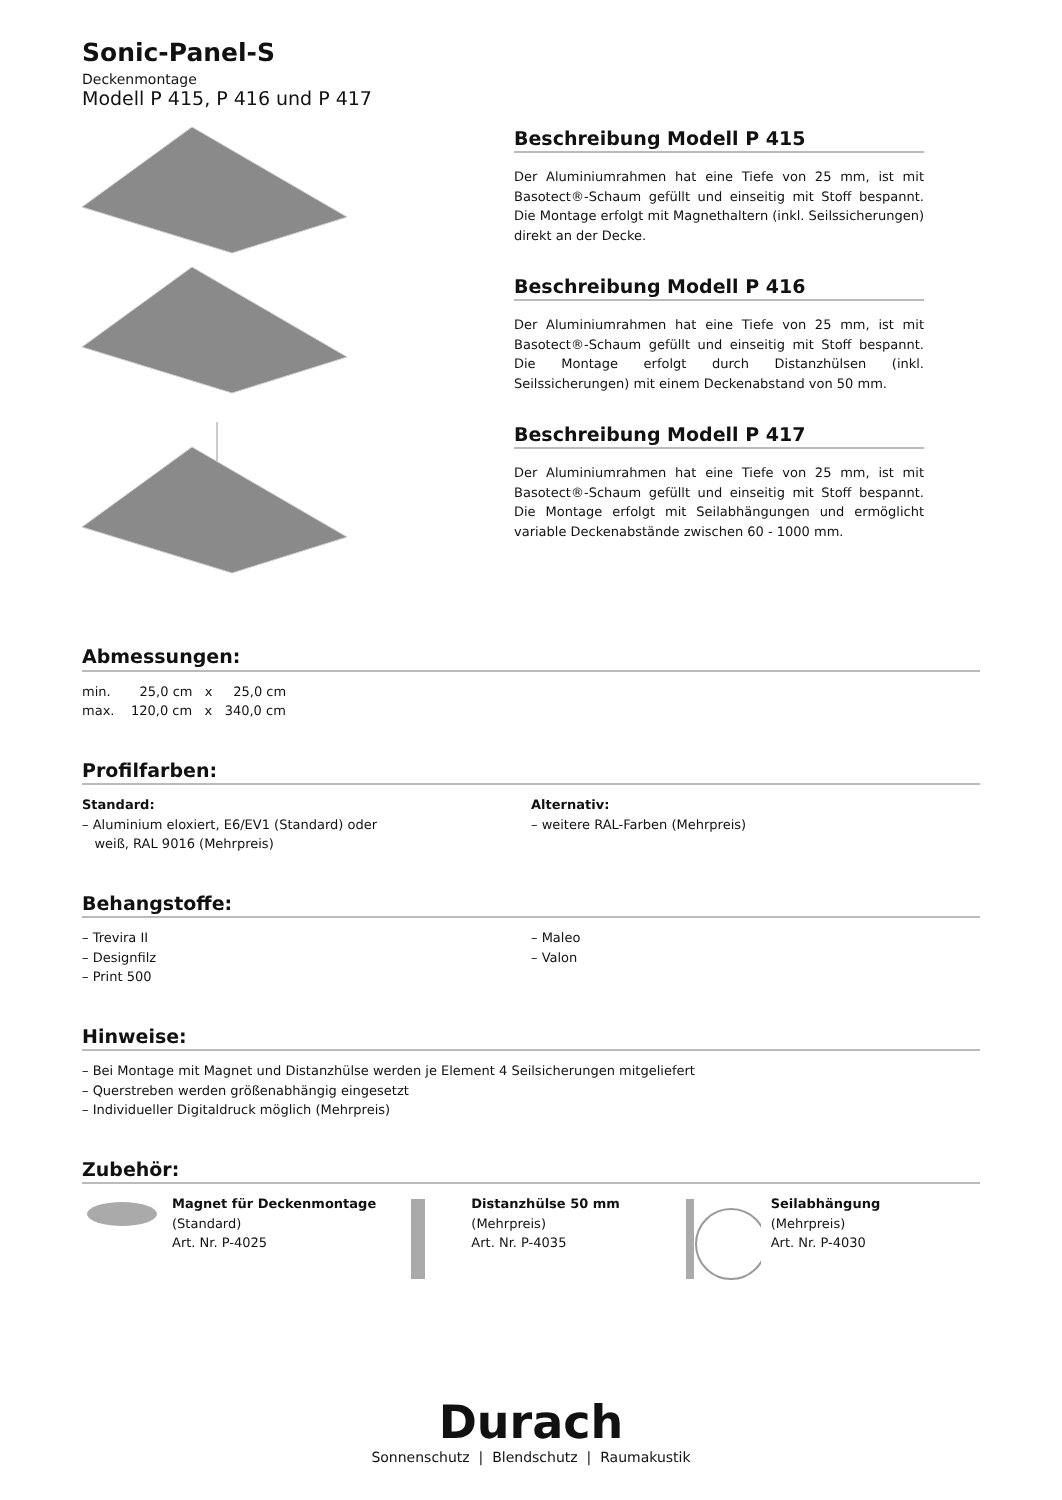Sonic-Panel-S
Deckenmontage
Modell P 415, P 416 und P 417
Beschreibung Modell P 415
Der Aluminiumrahmen hat eine Tiefe von 25 mm, ist mit Basotect®-Schaum gefüllt und einseitig mit Stoff bespannt. Die Montage erfolgt mit Magnethaltern (inkl. Seilssicherungen) direkt an der Decke.
Beschreibung Modell P 416
Der Aluminiumrahmen hat eine Tiefe von 25 mm, ist mit Basotect®-Schaum gefüllt und einseitig mit Stoff bespannt. Die Montage erfolgt durch Distanzhülsen (inkl. Seilssicherungen) mit einem Deckenabstand von 50 mm.
Beschreibung Modell P 417
Der Aluminiumrahmen hat eine Tiefe von 25 mm, ist mit Basotect®-Schaum gefüllt und einseitig mit Stoff bespannt. Die Montage erfolgt mit Seilabhängungen und ermöglicht variable Deckenabstände zwischen 60 - 1000 mm.
Abmessungen:
min. 25,0 cm x 25,0 cm
max. 120,0 cm x 340,0 cm
Profilfarben:
Standard:
– Aluminium eloxiert, E6/EV1 (Standard) oder
weiß, RAL 9016 (Mehrpreis)
Alternativ:
– weitere RAL-Farben (Mehrpreis)
Behangstoffe:
– Trevira II
– Designfilz
– Print 500
– Maleo
– Valon
Hinweise:
– Bei Montage mit Magnet und Distanzhülse werden je Element 4 Seilsicherungen mitgeliefert
– Querstreben werden größenabhängig eingesetzt
– Individueller Digitaldruck möglich (Mehrpreis)
Zubehör:
Magnet für Deckenmontage
(Standard)
Art. Nr. P-4025
Distanzhülse 50 mm
(Mehrpreis)
Art. Nr. P-4035
Seilabhängung
(Mehrpreis)
Art. Nr. P-4030
Durach
Sonnenschutz | Blendschutz | Raumakustik